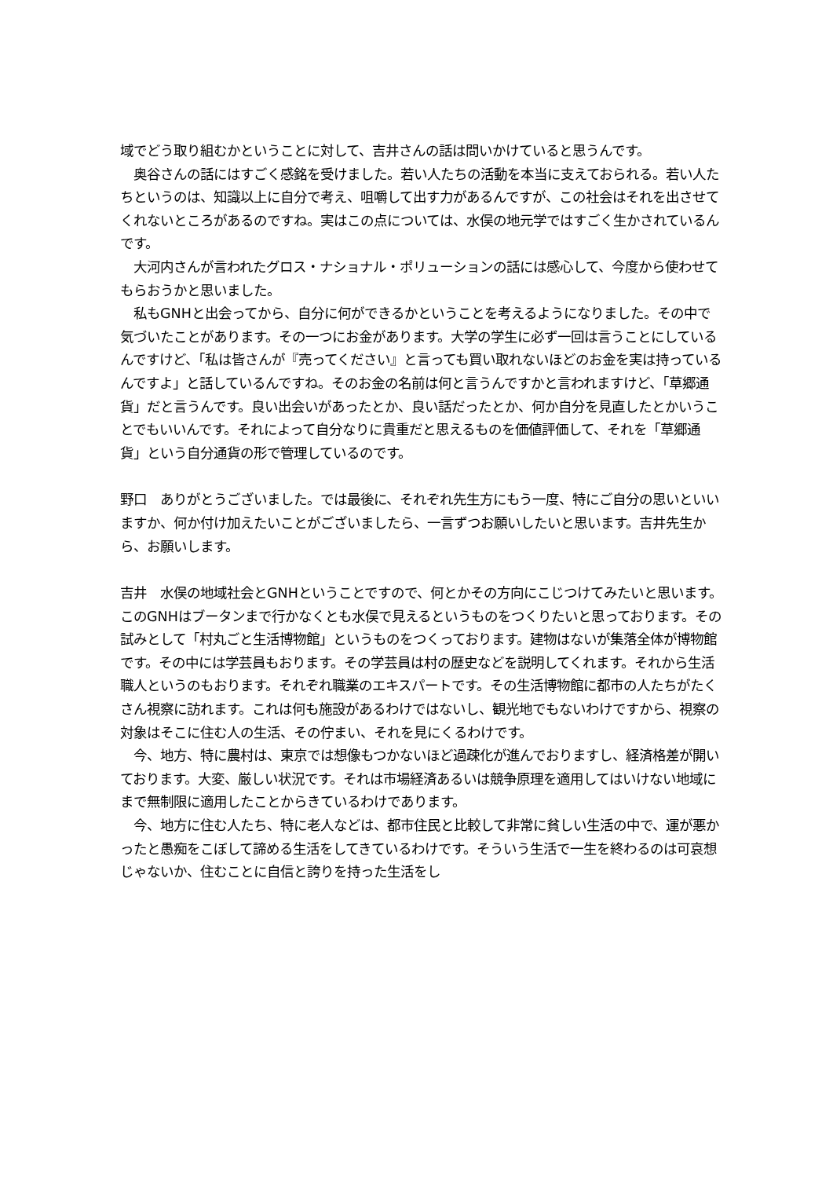域でどう取り組むかということに対して、吉井さんの話は問いかけていると思うんです。
　奥谷さんの話にはすごく感銘を受けました。若い人たちの活動を本当に支えておられる。若い人たちというのは、知識以上に自分で考え、咀嚼して出す力があるんですが、この社会はそれを出させてくれないところがあるのですね。実はこの点については、水俣の地元学ではすごく生かされているんです。
　大河内さんが言われたグロス・ナショナル・ポリューションの話には感心して、今度から使わせてもらおうかと思いました。
　私もGNHと出会ってから、自分に何ができるかということを考えるようになりました。その中で気づいたことがあります。その一つにお金があります。大学の学生に必ず一回は言うことにしているんですけど、「私は皆さんが『売ってください』と言っても買い取れないほどのお金を実は持っているんですよ」と話しているんですね。そのお金の名前は何と言うんですかと言われますけど、「草郷通貨」だと言うんです。良い出会いがあったとか、良い話だったとか、何か自分を見直したとかいうことでもいいんです。それによって自分なりに貴重だと思えるものを価値評価して、それを「草郷通貨」という自分通貨の形で管理しているのです。
野口　ありがとうございました。では最後に、それぞれ先生方にもう一度、特にご自分の思いといいますか、何か付け加えたいことがございましたら、一言ずつお願いしたいと思います。吉井先生から、お願いします。
吉井　水俣の地域社会とGNHということですので、何とかその方向にこじつけてみたいと思います。このGNHはブータンまで行かなくとも水俣で見えるというものをつくりたいと思っております。その試みとして「村丸ごと生活博物館」というものをつくっております。建物はないが集落全体が博物館です。その中には学芸員もおります。その学芸員は村の歴史などを説明してくれます。それから生活職人というのもおります。それぞれ職業のエキスパートです。その生活博物館に都市の人たちがたくさん視察に訪れます。これは何も施設があるわけではないし、観光地でもないわけですから、視察の対象はそこに住む人の生活、その佇まい、それを見にくるわけです。
　今、地方、特に農村は、東京では想像もつかないほど過疎化が進んでおりますし、経済格差が開いております。大変、厳しい状況です。それは市場経済あるいは競争原理を適用してはいけない地域にまで無制限に適用したことからきているわけであります。
　今、地方に住む人たち、特に老人などは、都市住民と比較して非常に貧しい生活の中で、運が悪かったと愚痴をこぼして諦める生活をしてきているわけです。そういう生活で一生を終わるのは可哀想じゃないか、住むことに自信と誇りを持った生活をし